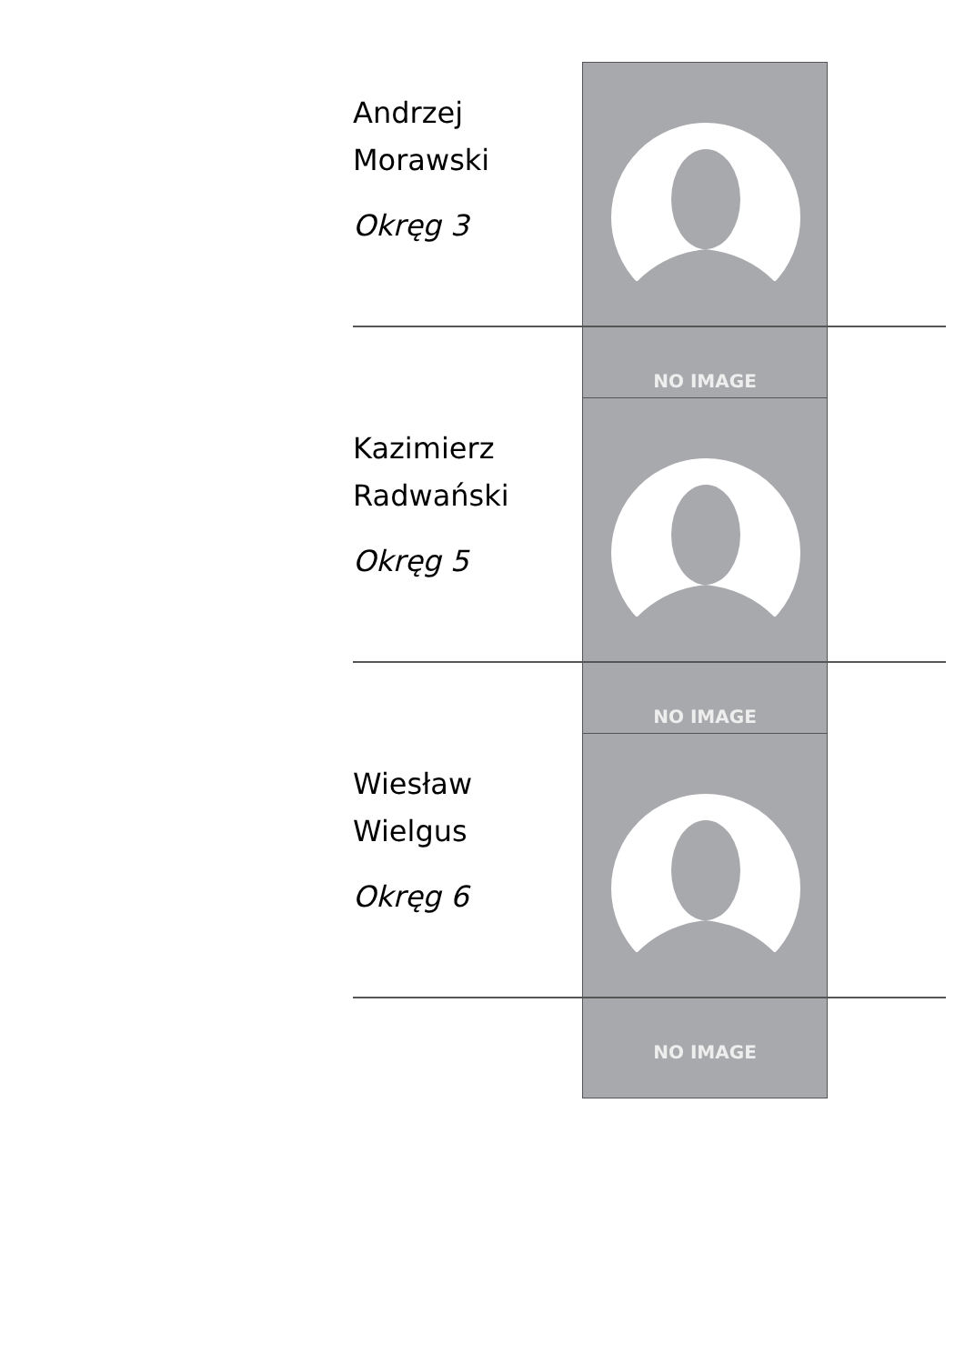Andrzej
Morawski
Okręg 3
NO IMAGE
Kazimierz
Radwański
Okręg 5
NO IMAGE
Wiesław
Wielgus
Okręg 6
NO IMAGE